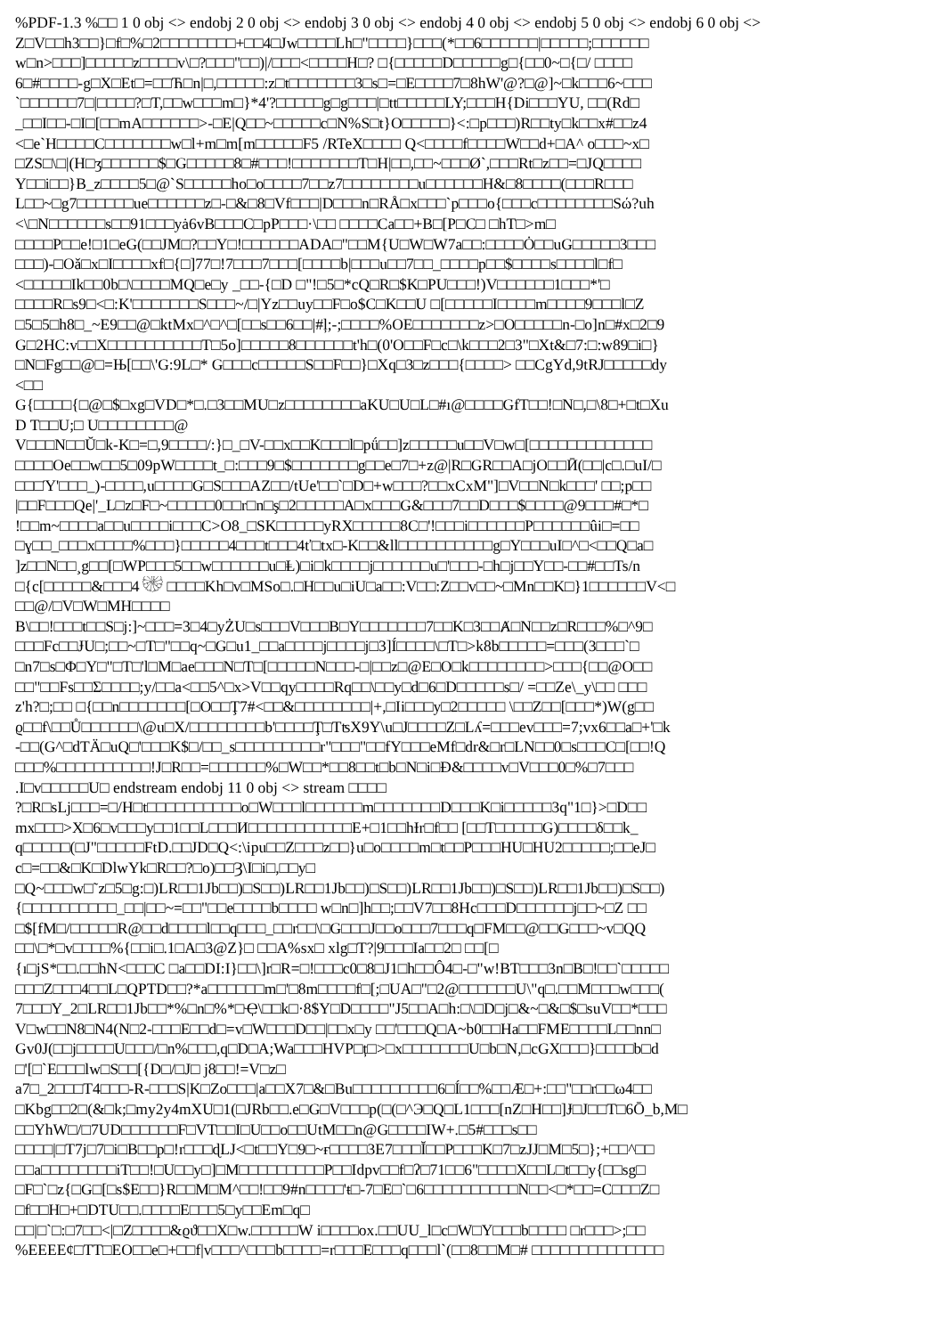%PDF-1.3 %□□ 1 0 obj <> endobj 2 0 obj <> endobj 3 0 obj <> endobj 4 0 obj <> endobj 5 0 obj <> endobj 6 0 obj <>
Z□V□□h3□□}□f□%□2□□□□□□□□+□□4□Jw□□□□Lh□"□□□□}□□□(*□□6□□□□□□|□□□□□;□□□□□□
w□n>□□□]□□□□□z□□□□v\□?□□□"□□)|/□□□<□□□□H□? □{□□□□□D□□□□□g□{□□0~□{□/ □□□□
6□#□□□□-g□X□Et□=□□Ћ□n|□,□□□□□:z□t□□□□□□□3□s□=□E□□□□7□8hW'@?□@]~□k□□□6~□□□
`□□□□□□7□|□□□□?□T,□□w□□□m□}*4'?□□□□□g□g□□□|□tt□□□□□LY;□□□H{Di□□□YU, □□(Rd□
_□□I□□-□I□[□□mA□□□□□□>-□E|Q□□~□□□□□c□N%S□t}O□□□□□}<:□p□□□)R□□ty□k□□x#□□z4
<□e`H□□□□C□□□□□□□w□l+m□m[m□□□□□F5 /RTeX□□□□ Q<□□□□f□□□□W□□d+□A^ o□□□~x□
□ZS□\□|(H□ʒ□□□□□□$□G□□□□□8□#□□□!□□□□□□□T□H|□□,□□~□□□Ø`,□□□Rt□z□□=□JQ□□□□
Y□□i□□}B_z□□□□5□@`S□□□□□ho□o□□□□7□□z7□□□□□□□□u□□□□□□H&□8□□□□(□□□R□□□
L□□~□g7□□□□□□ue□□□□□□z□-□&□8□Vf□□□|D□□□n□RÅ□x□□□`p□□□o{□□□c□□□□□□□□Sώ?uh
<\□N□□□□□□s□□91□□□yȧ6vB□□□C□pP□□□·\□□ □□□□Ca□□+B□[P□C□ □hT□>m□
□□□□P□□e!□1□eG(□□JM□?□□Y□!□□□□□□ADA□"□□M{U□W□W7a□□:□□□□Ȯ□□uG□□□□□3□□□
□□□)-□Oǎ□x□I□□□□xf□{□]77□!7□□□7□□□[□□□□b|□□□u□□7□□_□□□□p□□$□□□□s□□□□l□f□
<□□□□□Ik□□0b□\□□□□MQ□e□y _□□-{□D □"!□5□*cQ□R□$K□PU□□□!)V□□□□□□1□□□*'□
□□□□R□s9□<□:K'□□□□□□□S□□□~/□|Yz□□uy□□F□o$C□K□□U □[□□□□□I□□□□m□□□□9□□□l□Z
□5□5□h8□_~E9□□@□ktMx□^□^□[□□s□□6□□|#ļ;-;□□□□%OE□□□□□□□z>□O□□□□□n-□o]n□#x□2□9
G□2HC:v□□X□□□□□□□□□□T□5o]□□□□□8□□□□□□t'h□(0'O□□F□c□\k□□□2□3"□Xt&□7:□:w89□i□}
□N□Fg□□@□=Њ[□□\'G:9L□* G□□□c□□□□□S□□F□□}□Xq□3□z□□□{□□□□> □□CgYd,9tRJ□□□□□dy
<□□
G{□□□□{□@□$□xg□VD□*□.□3□□MU□z□□□□□□□□aKU□U□L□#ı@□□□□GfT□□!□N□,□\8□+□t□Xu
D T□□U;□ U□□□□□□□□@
V□□□N□□Ŭ□k-K□=□,9□□□□/:}□_□V-□□x□□K□□□l□pǘ□□]z□□□□□u□□V□w□[□□□□□□□□□□□□□
□□□□Oe□□w□□5□09pW□□□□t_□:□□□9□$□□□□□□□g□□e□7□+z@|R□GR□□A□jO□□Ӣ(□□|c□.□uI/□
□□□Ύ'□□□_)-□□□□,u□□□□G□S□□□AZ□□/tUe'□□`□D□+w□□□?□□xCxM"]□V□□N□k□□□' □□;p□□
|□□F□□□Qe|'_L□z□F□~□□□□□0□□r□n□ş□2□□□□□A□x□□□G&□□□7□□D□□□$□□□□@9□□□#□*□
!□□m~□□□□a□□u□□□□i□□□C>O8_□SK□□□□□yRX□□□□□8C□'!□□□i□□□□□□P□□□□□□ûi□=□□
□ɣ□□_□□□x□□□□%□□□}□□□□□4□□□t□□□4ť□tx□-K□□&ll□□□□□□□□□□g□Y□□□uI□^□<□□Q□a□
]z□□N□□¸g□□[□WP□□□5□□w□□□□□□u□Ⱡ)□i□k□□□□j□□□□□□u□'□□□-□h□j□□Y□□-□□#□□Ts/n
□{c[□□□□□&□□□4۞□□□□Kh□v□MSo□.□H□□u□iU□a□□:V□□:Z□□v□□~□Mn□□K□}1□□□□□□V<□
□□@/□V□W□MH□□□□
B\□□!□□□t□□S□j:]~□□□=3□4□yŻU□s□□□V□□□B□Y□□□□□□□7□□K□3□□Ⱥ□N□□z□R□□□%□^9□
□□□Fc□□ɈU□;□□~□T□"□□q~□G□u1_□□a□□□□j□□□□j□3]Í□□□□\□T□>k8b□□□□□=□□□(3□□□`□
□n7□s□Φ□Y□"□T□'l□M□ae□□□N□T□[□□□□□N□□□-□|□□z□@E□O□k□□□□□□□□>□□□{□□@O□□
□□"□□Fs□□Σ□□□□;y/□□a<□□5^□x>V□□qy□□□□Rq□□\□□y□d□6□D□□□□□s□/ =□□Ze\_y\□□ □□□
z'h?□;□□ □{□□n□□□□□□□[□O□□Ţ7#<□□&□□□□□□□□|+,□Ii□□□y□2□□□□□ \□□Z□□[□□□*)W(g□□
ϱ□□f\□□Ů□□□□□□\@u□X/□□□□□□□□b'□□□□Ţ□TʦX9Y\u□J□□□□Z□Lʎ=□□□ev□□□=7;vx6□□a□+'□k
-□□(G^□dTÄ□uQ□'□□□K$□/□□_s□□□□□□□□□r"□□□"□□fY□□□eMf□dr&□r□LN□□0□s□□□C□[□□!Q
□□□%□□□□□□□□□□!J□R□□=□□□□□□%□W□□*□□8□□t□b□N□i□Đ&□□□□v□V□□□0□%□7□□□
.I□v□□□□□U□ endstream endobj 11 0 obj <> stream □□□□
?□R□sLj□□□=□/H□t□□□□□□□□□□o□W□□□l□□□□□□m□□□□□□□D□□□K□i□□□□□3q"1□}>□D□□
mx□□□>X□6□v□□□y□□1□□L□□□И□□□□□□□□□□□E+□1□□hƗr□f□□ [□□T□□□□□G)□□□□δ□□k_
q□□□□□(□J"□□□□□FtD.□□JD□Q<:\ipu□□Z□□□z□□}u□o□□□□m□t□□P□□□HU□HU2□□□□□;□□eJ□
c□=□□&□K□DlwYk□R□□?□o)□□Ȝ\I□i□,□□y□
□Q~□□□w□˜z□5□g:□)LR□□1Jb□□)□S□□)LR□□1Jb□□)□S□□)LR□□1Jb□□)□S□□)LR□□1Jb□□)□S□□)
{□□□□□□□□□□_□□|□□~=□□"□□e□□□□b□□□□ w□n□]h□□;□□V7□□8Hc□□□D□□□□□□j□□~□Z □□
□$[fM□/□□□□□R@□□d□□□□l□□q□□□_□□r□□\□G□□□J□□o□□□7□□□q□FM□□@□□G□□□~v□QQ
□□\□*□v□□□□%{□□i□.1□A□3@Z}□ □□A%sx□ xlg□T?|9□□□Ia□□2□ □□[□
{ı□jS*□□.□□hN<□□□C □a□□DI:I}□□\]r□R=□!□□□c0□8□J1□h□□Ô4□-□"w!BT□□□3n□B□!□□`□□□□□
□□□Z□□□4□□L□QPTD□□?*a□□□□□□m□'□8m□□□□f□[;□UA□"□2@□□□□□□U\"q□.□□M□□□w□□□(
7□□□Y_2□LR□□1Jb□□*%□n□%*□Ҿ\□□k□·8$Y□D□□□□"J5□□A□h:□\□D□j□&~□&□$□suV□□*□□□
V□w□□N8□N4(N□2-□□□E□□d□=v□W□□□D□□|□□x□y □□'□□□Q□A~b0□□Ha□□FME□□□□L□□nn□
Gv0J(□□j□□□□U□□□/□n%□□□,q□D□A;Wa□□□HVP□ț□>□x□□□□□□□U□b□N,□cGX□□□}□□□□b□d
□'[□`E□□□lw□S□□[{D□/□J□ j8□□!=V□z□
a7□_2□□□T4□□□-R-□□□S|K□Zo□□□|a□□X7□&□Bu□□□□□□□□□6□Í□□%□□Æ□+:□□"□□r□□ω4□□
□Kbg□□2□(&□k;□my2y4mXU□1(□JRb□□.e□G□V□□□p(□(□^Э□Q□L1□□□[nZ□H□□]Ɉ□J□□T□6Ō_b,M□
□□YhW□/□7UD□□□□□□F□VT□□I□U□□o□□UtM□□n@G□□□□IW+.□5#□□□s□□
□□□□|□T7j□7□i□B□□p□!r□□□ɖLJ<□t□□Y□9□~ғ□□□□3E7□□□Ĭ□□P□□□K□7□zJJ□M□5□};+□□^□□
□□a□□□□□□□□iT□□!□U□□y□]□M□□□□□□□□□P□□Idpv□□f□ʔ□71□□6"□□□□X□□L□t□□y{□□sg□
□F□`□z{□G□[□s$E□□}R□□M□M^□□!□□9#n□□□□'ŧ□-7□E□`□6□□□□□□□□□□N□□<□*□□=C□□□Z□
□f□□H□+□DTU□□.□□□□E□□□5□y□□Em□q□
□□|□`□:□7□□<|□Z□□□□&ϱϑ□□X□w.□□□□□W i□□□□ox.□□UU_l□c□W□Y□□□b□□□□ □r□□□>;□□
%EEEE¢□TT□EO□□e□+□□f|v□□□^□□□b□□□□=r□□□E□□□q□□□l`(□□8□□M□# □□□□□□□□□□□□□□